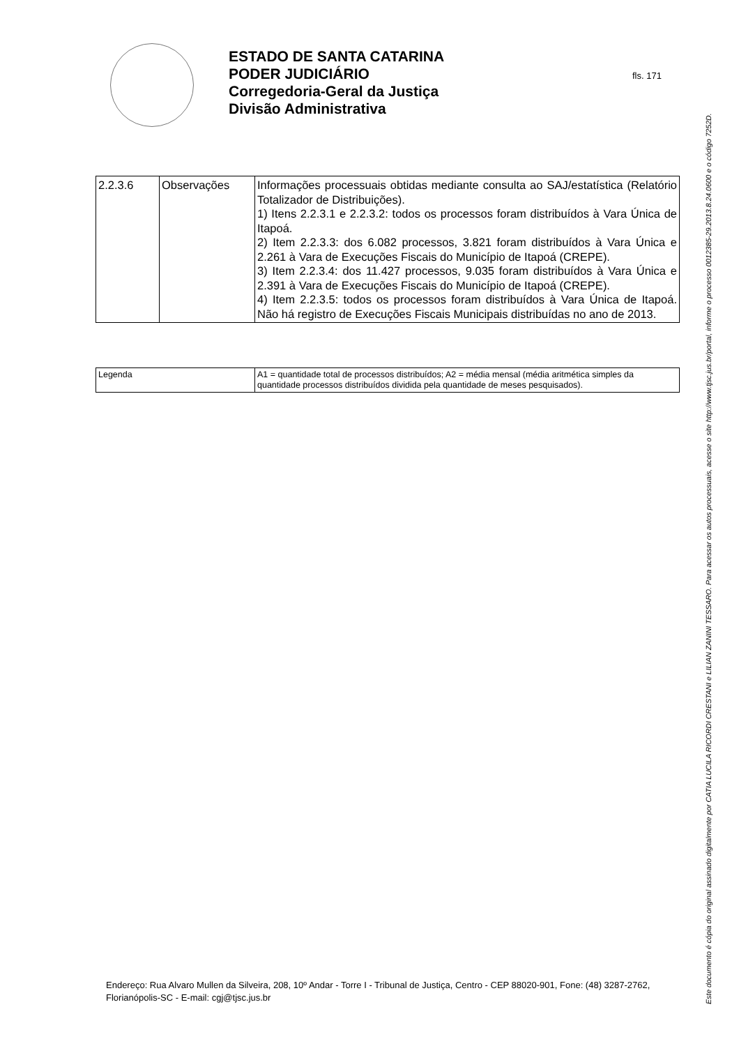ESTADO DE SANTA CATARINA
PODER JUDICIÁRIO
Corregedoria-Geral da Justiça
Divisão Administrativa
fls. 171
| 2.2.3.6 | Observações | Informações processuais obtidas mediante consulta ao SAJ/estatística (Relatório Totalizador de Distribuições). 1) Itens 2.2.3.1 e 2.2.3.2: todos os processos foram distribuídos à Vara Única de Itapoá. 2) Item 2.2.3.3: dos 6.082 processos, 3.821 foram distribuídos à Vara Única e 2.261 à Vara de Execuções Fiscais do Município de Itapoá (CREPE). 3) Item 2.2.3.4: dos 11.427 processos, 9.035 foram distribuídos à Vara Única e 2.391 à Vara de Execuções Fiscais do Município de Itapoá (CREPE). 4) Item 2.2.3.5: todos os processos foram distribuídos à Vara Única de Itapoá. Não há registro de Execuções Fiscais Municipais distribuídas no ano de 2013. |
| Legenda | A1 = quantidade total de processos distribuídos; A2 = média mensal (média aritmética simples da quantidade processos distribuídos dividida pela quantidade de meses pesquisados). |
Endereço: Rua Alvaro Mullen da Silveira, 208, 10º Andar - Torre I - Tribunal de Justiça, Centro - CEP 88020-901, Fone: (48) 3287-2762, Florianópolis-SC - E-mail: cgj@tjsc.jus.br
Este documento é cópia do original assinado digitalmente por CATIA LUCILA RICORDI CRESTANI e LILIAN ZANINI TESSARO. Para acessar os autos processuais, acesse o site http://www.tjsc.jus.br/portal, informe o processo 0012385-29.2013.8.24.0600 e o código 7252D.